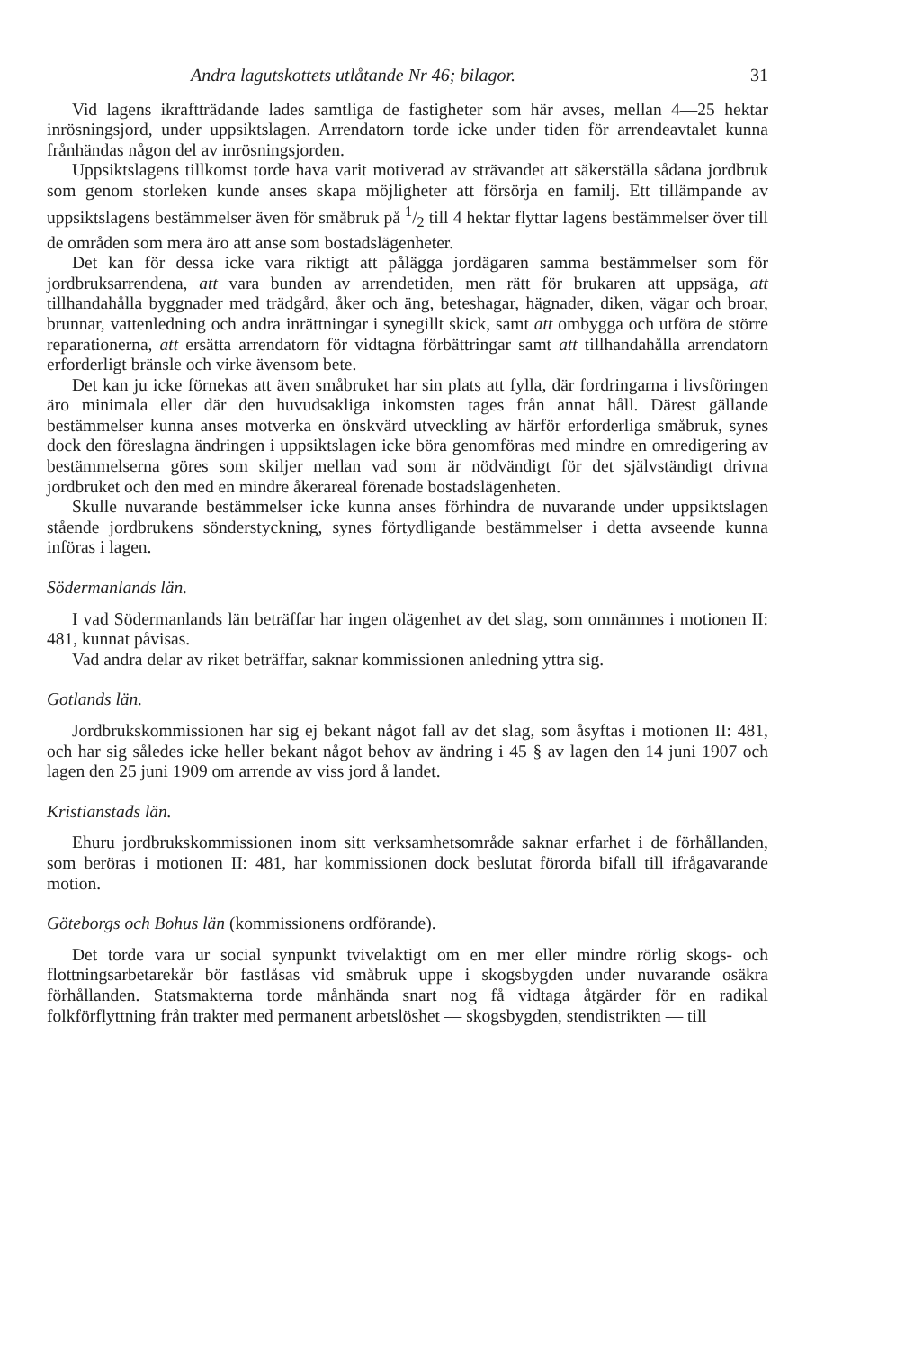Andra lagutskottets utlåtande Nr 46; bilagor. 31
Vid lagens ikraftträdande lades samtliga de fastigheter som här avses, mellan 4—25 hektar inrösningsjord, under uppsiktslagen. Arrendatorn torde icke under tiden för arrendeavtalet kunna frånhändas någon del av inrösningsjorden.
Uppsiktslagens tillkomst torde hava varit motiverad av strävandet att säkerställa sådana jordbruk som genom storleken kunde anses skapa möjligheter att försörja en familj. Ett tillämpande av uppsiktslagens bestämmelser även för småbruk på 1/2 till 4 hektar flyttar lagens bestämmelser över till de områden som mera äro att anse som bostadslägenheter.
Det kan för dessa icke vara riktigt att pålägga jordägaren samma bestämmelser som för jordbruksarrendena, att vara bunden av arrendetiden, men rätt för brukaren att uppsäga, att tillhandahålla byggnader med trädgård, åker och äng, beteshagar, hägnader, diken, vägar och broar, brunnar, vattenledning och andra inrättningar i synegillt skick, samt att ombygga och utföra de större reparationerna, att ersätta arrendatorn för vidtagna förbättringar samt att tillhandahålla arrendatorn erforderligt bränsle och virke ävensom bete.
Det kan ju icke förnekas att även småbruket har sin plats att fylla, där fordringarna i livsföringen äro minimala eller där den huvudsakliga inkomsten tages från annat håll. Därest gällande bestämmelser kunna anses motverka en önskvärd utveckling av härför erforderliga småbruk, synes dock den föreslagna ändringen i uppsiktslagen icke böra genomföras med mindre en omredigering av bestämmelserna göres som skiljer mellan vad som är nödvändigt för det självständigt drivna jordbruket och den med en mindre åkerareal förenade bostadslägenheten.
Skulle nuvarande bestämmelser icke kunna anses förhindra de nuvarande under uppsiktslagen stående jordbrukens sönderstyckning, synes förtydligande bestämmelser i detta avseende kunna införas i lagen.
Södermanlands län.
I vad Södermanlands län beträffar har ingen olägenhet av det slag, som omnämnes i motionen II: 481, kunnat påvisas.
Vad andra delar av riket beträffar, saknar kommissionen anledning yttra sig.
Gotlands län.
Jordbrukskommissionen har sig ej bekant något fall av det slag, som åsyftas i motionen II: 481, och har sig således icke heller bekant något behov av ändring i 45 § av lagen den 14 juni 1907 och lagen den 25 juni 1909 om arrende av viss jord å landet.
Kristianstads län.
Ehuru jordbrukskommissionen inom sitt verksamhetsområde saknar erfarhet i de förhållanden, som beröras i motionen II: 481, har kommissionen dock beslutat förorda bifall till ifrågavarande motion.
Göteborgs och Bohus län (kommissionens ordförande).
Det torde vara ur social synpunkt tvivelaktigt om en mer eller mindre rörlig skogs- och flottningsarbetarekår bör fastlåsas vid småbruk uppe i skogsbygden under nuvarande osäkra förhållanden. Statsmakterna torde månhända snart nog få vidtaga åtgärder för en radikal folkförflyttning från trakter med permanent arbetslöshet — skogsbygden, stendistrikten — till